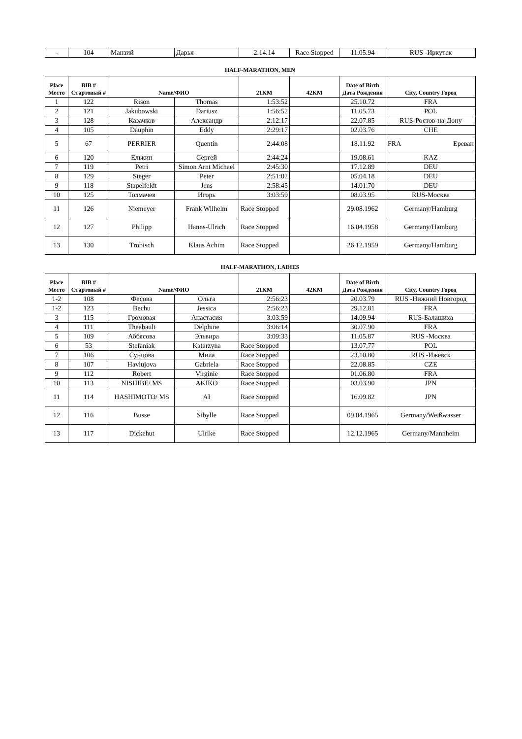| - | 104 | Манзий | Дарья | 2:14:14 | Race Stopped | 11.05.94 | RUS -Иркутск |
HALF-MARATHON, MEN
| Place Место | BIB # Стартовый # | Name/ФИО | | 21KM | 42KM | Date of Birth Дата Рождения | City, Country Город |
| --- | --- | --- | --- | --- | --- | --- | --- |
| 1 | 122 | Rison | Thomas | 1:53:52 | | 25.10.72 | FRA |
| 2 | 121 | Jakubowski | Dariusz | 1:56:52 | | 11.05.73 | POL |
| 3 | 128 | Казачков | Александр | 2:12:17 | | 22.07.85 | RUS-Ростов-на-Дону |
| 4 | 105 | Dauphin | Eddy | 2:29:17 | | 02.03.76 | CHE |
| 5 | 67 | PERRIER | Quentin | 2:44:08 | | 18.11.92 | FRA Ереван |
| 6 | 120 | Елькин | Сергей | 2:44:24 | | 19.08.61 | KAZ |
| 7 | 119 | Petri | Simon Arnt Michael | 2:45:30 | | 17.12.89 | DEU |
| 8 | 129 | Steger | Peter | 2:51:02 | | 05.04.18 | DEU |
| 9 | 118 | Stapelfeldt | Jens | 2:58:45 | | 14.01.70 | DEU |
| 10 | 125 | Толмачев | Игорь | 3:03:59 | | 08.03.95 | RUS-Москва |
| 11 | 126 | Niemeyer | Frank Wilhelm | Race Stopped | | 29.08.1962 | Germany/Hamburg |
| 12 | 127 | Philipp | Hanns-Ulrich | Race Stopped | | 16.04.1958 | Germany/Hamburg |
| 13 | 130 | Trobisch | Klaus Achim | Race Stopped | | 26.12.1959 | Germany/Hamburg |
HALF-MARATHON, LADIES
| Place Место | BIB # Стартовый # | Name/ФИО | | 21KM | 42KM | Date of Birth Дата Рождения | City, Country Город |
| --- | --- | --- | --- | --- | --- | --- | --- |
| 1-2 | 108 | Фесова | Ольга | 2:56:23 | | 20.03.79 | RUS -Нижний Новгород |
| 1-2 | 123 | Bechu | Jessica | 2:56:23 | | 29.12.81 | FRA |
| 3 | 115 | Громовая | Анастасия | 3:03:59 | | 14.09.94 | RUS-Балашиха |
| 4 | 111 | Theabault | Delphine | 3:06:14 | | 30.07.90 | FRA |
| 5 | 109 | Аббясова | Эльвира | 3:09:33 | | 11.05.87 | RUS -Москва |
| 6 | 53 | Stefaniak | Katarzyna | Race Stopped | | 13.07.77 | POL |
| 7 | 106 | Сунцова | Мила | Race Stopped | | 23.10.80 | RUS -Ижевск |
| 8 | 107 | Havlujova | Gabriela | Race Stopped | | 22.08.85 | CZE |
| 9 | 112 | Robert | Virginie | Race Stopped | | 01.06.80 | FRA |
| 10 | 113 | NISHIBE/ MS | AKIKO | Race Stopped | | 03.03.90 | JPN |
| 11 | 114 | HASHIMOTO/ MS | AI | Race Stopped | | 16.09.82 | JPN |
| 12 | 116 | Busse | Sibylle | Race Stopped | | 09.04.1965 | Germany/Weißwasser |
| 13 | 117 | Dickehut | Ulrike | Race Stopped | | 12.12.1965 | Germany/Mannheim |